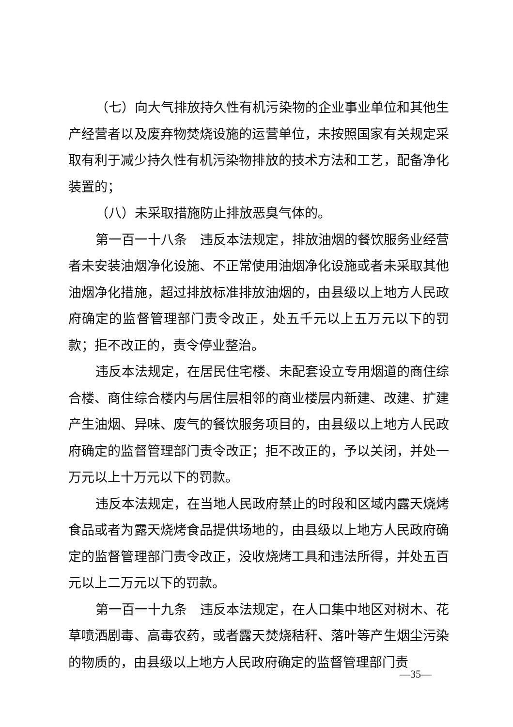（七）向大气排放持久性有机污染物的企业事业单位和其他生产经营者以及废弃物焚烧设施的运营单位，未按照国家有关规定采取有利于减少持久性有机污染物排放的技术方法和工艺，配备净化装置的；
（八）未采取措施防止排放恶臭气体的。
第一百一十八条　违反本法规定，排放油烟的餐饮服务业经营者未安装油烟净化设施、不正常使用油烟净化设施或者未采取其他油烟净化措施，超过排放标准排放油烟的，由县级以上地方人民政府确定的监督管理部门责令改正，处五千元以上五万元以下的罚款；拒不改正的，责令停业整治。
违反本法规定，在居民住宅楼、未配套设立专用烟道的商住综合楼、商住综合楼内与居住层相邻的商业楼层内新建、改建、扩建产生油烟、异味、废气的餐饮服务项目的，由县级以上地方人民政府确定的监督管理部门责令改正；拒不改正的，予以关闭，并处一万元以上十万元以下的罚款。
违反本法规定，在当地人民政府禁止的时段和区域内露天烧烤食品或者为露天烧烤食品提供场地的，由县级以上地方人民政府确定的监督管理部门责令改正，没收烧烤工具和违法所得，并处五百元以上二万元以下的罚款。
第一百一十九条　违反本法规定，在人口集中地区对树木、花草喷洒剧毒、高毒农药，或者露天焚烧秸秆、落叶等产生烟尘污染的物质的，由县级以上地方人民政府确定的监督管理部门责
—35—